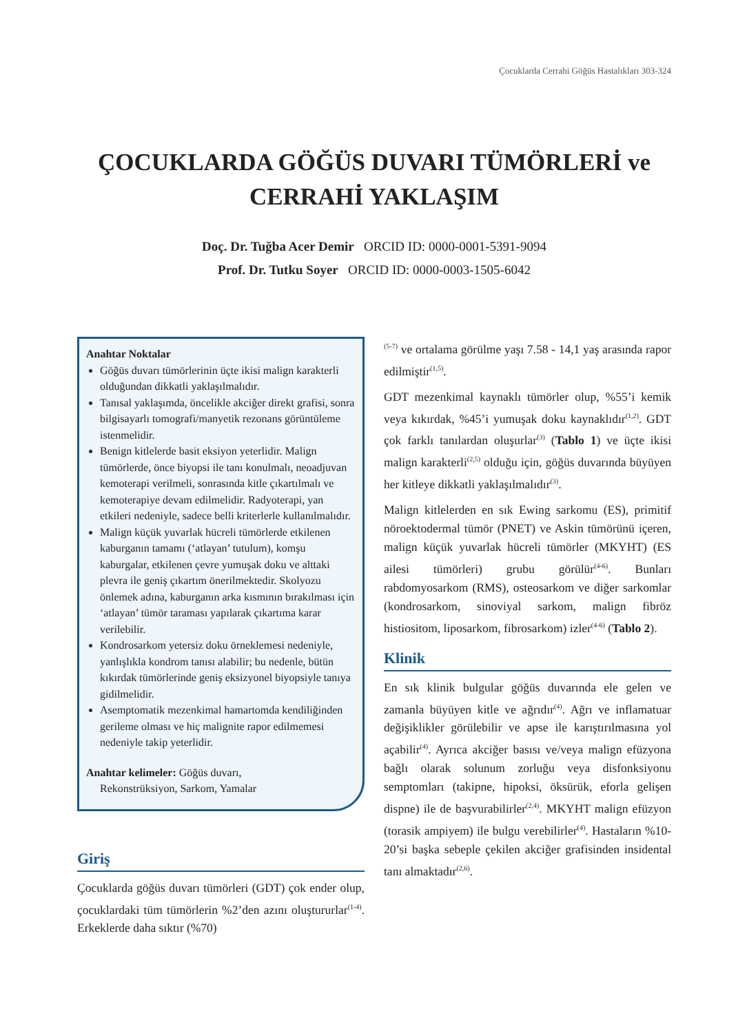Çocuklarda Cerrahi Göğüs Hastalıkları 303-324
ÇOCUKLARDA GÖĞÜS DUVARI TÜMÖRLERİ ve CERRAHİ YAKLAŞIM
Doç. Dr. Tuğba Acer Demir ORCID ID: 0000-0001-5391-9094
Prof. Dr. Tutku Soyer ORCID ID: 0000-0003-1505-6042
Anahtar Noktalar
Göğüs duvarı tümörlerinin üçte ikisi malign karakterli olduğundan dikkatli yaklaşılmalıdır.
Tanısal yaklaşımda, öncelikle akciğer direkt grafisi, sonra bilgisayarlı tomografi/manyetik rezonans görüntüleme istenmelidir.
Benign kitlelerde basit eksiyon yeterlidir. Malign tümörlerde, önce biyopsi ile tanı konulmalı, neoadjuvan kemoterapi verilmeli, sonrasında kitle çıkartılmalı ve kemoterapiye devam edilmelidir. Radyoterapi, yan etkileri nedeniyle, sadece belli kriterlerle kullanılmalıdır.
Malign küçük yuvarlak hücreli tümörlerde etkilenen kaburganın tamamı (‘atlayan’ tutulum), komşu kaburgalar, etkilenen çevre yumuşak doku ve alttaki plevra ile geniş çıkartım önerilmektedir. Skolyozu önlemek adına, kaburganın arka kısmının bırakılması için ‘atlayan’ tümör taraması yapılarak çıkartıma karar verilebilir.
Kondrosarkom yetersiz doku örneklemesi nedeniyle, yanlışlıkla kondrom tanısı alabilir; bu nedenle, bütün kıkırdak tümörlerinde geniş eksizyonel biyopsiyle tanıya gidilmelidir.
Asemptomatik mezenkimal hamartomda kendiliğinden gerileme olması ve hiç malignite rapor edilmemesi nedeniyle takip yeterlidir.
Anahtar kelimeler: Göğüs duvarı,
Rekonstrüksiyon, Sarkom, Yamalar
Giriş
Çocuklarda göğüs duvarı tümörleri (GDT) çok ender olup, çocuklardaki tüm tümörlerin %2’den azını oluştururlar<sup>(1-4)</sup>. Erkeklerde daha sıktır (%70)
<sup>(5-7)</sup> ve ortalama görülme yaşı 7.58 - 14,1 yaş arasında rapor edilmiştir<sup>(1,5)</sup>.
GDT mezenkimal kaynaklı tümörler olup, %55’i kemik veya kıkırdak, %45’i yumuşak doku kaynaklıdır<sup>(1,2)</sup>. GDT çok farklı tanılardan oluşurlar<sup>(3)</sup> (Tablo 1) ve üçte ikisi malign karakterli<sup>(2,5)</sup> olduğu için, göğüs duvarında büyüyen her kitleye dikkatli yaklaşılmalıdır<sup>(3)</sup>.
Malign kitlelerden en sık Ewing sarkomu (ES), primitif nöroektodermal tümör (PNET) ve Askin tümörünü içeren, malign küçük yuvarlak hücreli tümörler (MKYHT) (ES ailesi tümörleri) grubu görülür<sup>(4-6)</sup>. Bunları rabdomyosarkom (RMS), osteosarkom ve diğer sarkomlar (kondrosarkom, sinoviyal sarkom, malign fibröz histiositom, liposarkom, fibrosarkom) izler<sup>(4-6)</sup> (Tablo 2).
Klinik
En sık klinik bulgular göğüs duvarında ele gelen ve zamanla büyüyen kitle ve ağrıdır<sup>(4)</sup>. Ağrı ve inflamatuar değişiklikler görülebilir ve apse ile karıştırılmasına yol açabilir<sup>(4)</sup>. Ayrıca akciğer basısı ve/veya malign efüzyona bağlı olarak solunum zorluğu veya disfonksiyonu semptomları (takipne, hipoksi, öksürük, eforla gelişen dispne) ile de başvurabilirler<sup>(2,4)</sup>. MKYHT malign efüzyon (torasik ampiyem) ile bulgu verebilirler<sup>(4)</sup>. Hastaların %10-20’si başka sebeple çekilen akciğer grafisinden insidental tanı almaktadır<sup>(2,6)</sup>.